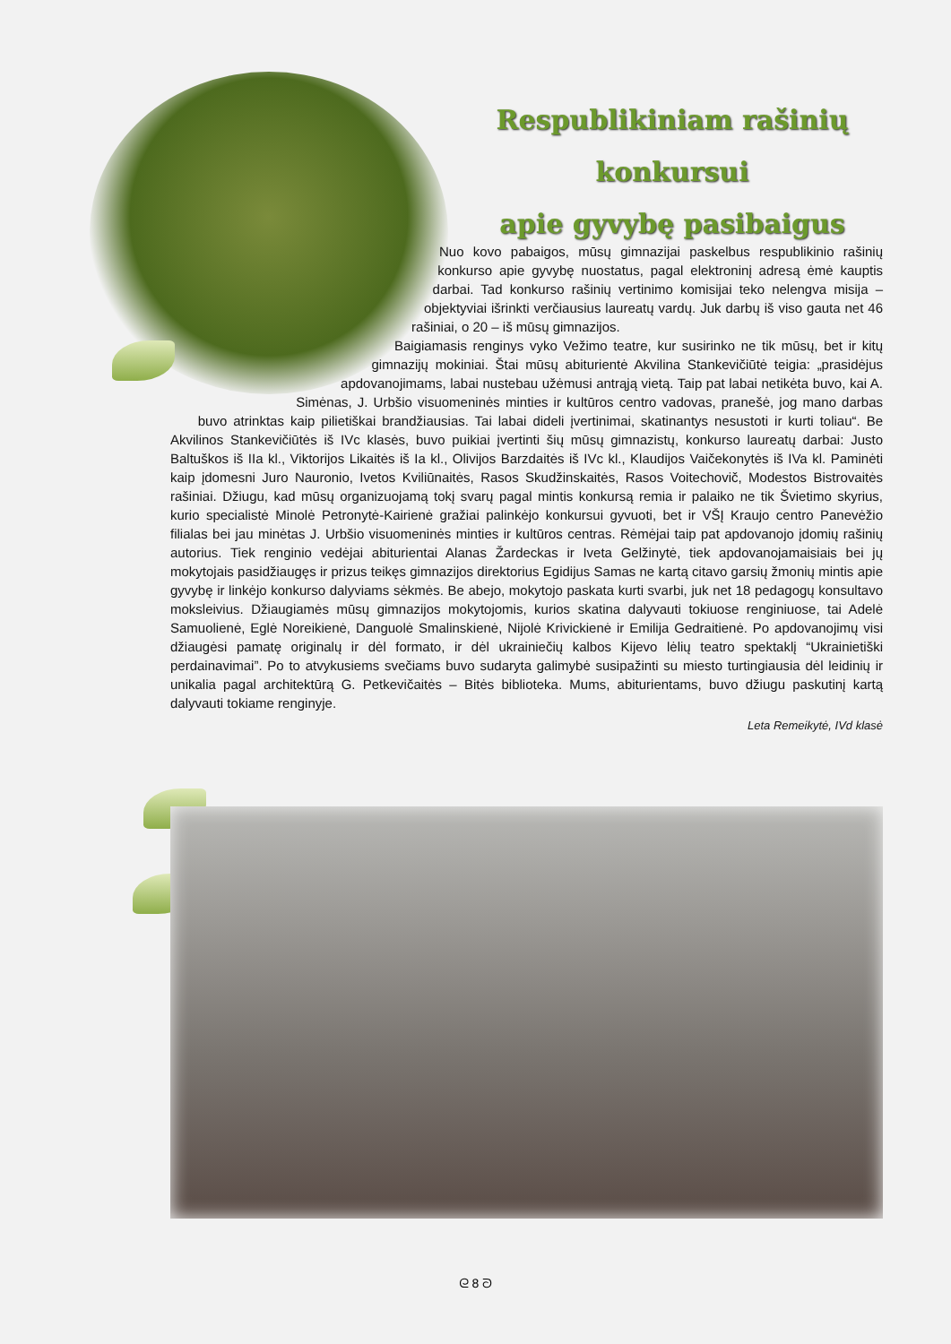Respublikiniam rašinių konkursui
apie gyvybę pasibaigus
Nuo kovo pabaigos, mūsų gimnazijai paskelbus respublikinio rašinių konkurso apie gyvybę nuostatus, pagal elektroninį adresą ėmė kauptis darbai. Tad konkurso rašinių vertinimo komisijai teko nelengva misija – objektyviai išrinkti verčiausius laureatų vardų. Juk darbų iš viso gauta net 46 rašiniai, o 20 – iš mūsų gimnazijos.
Baigiamasis renginys vyko Vežimo teatre, kur susirinko ne tik mūsų, bet ir kitų gimnazijų mokiniai. Štai mūsų abiturientė Akvilina Stankevičiūtė teigia: „prasidėjus apdovanojimams, labai nustebau užėmusi antrąją vietą. Taip pat labai netikėta buvo, kai A. Simėnas, J. Urbšio visuomeninės minties ir kultūros centro vadovas, pranešė, jog mano darbas buvo atrinktas kaip pilietiškai brandžiausias. Tai labai dideli įvertinimai, skatinantys nesustoti ir kurti toliau“. Be Akvilinos Stankevičiūtės iš IVc klasės, buvo puikiai įvertinti šių mūsų gimnazistų, konkurso laureatų darbai: Justo Baltuškos iš IIa kl., Viktorijos Likaitės iš Ia kl., Olivijos Barzdaitės iš IVc kl., Klaudijos Vaičekonytės iš IVa kl. Paminėti kaip įdomesni Juro Nauronio, Ivetos Kviliūnaitės, Rasos Skudžinskaitės, Rasos Voitechovič, Modestos Bistrovaitės rašiniai. Džiugu, kad mūsų organizuojamą tokį svarų pagal mintis konkursą remia ir palaiko ne tik Švietimo skyrius, kurio specialistė Minolė Petronytė-Kairienė gražiai palinkėjo konkursui gyvuoti, bet ir VŠĮ Kraujo centro Panevėžio filialas bei jau minėtas J. Urbšio visuomeninės minties ir kultūros centras. Rėmėjai taip pat apdovanojo įdomių rašinių autorius. Tiek renginio vedėjai abiturientai Alanas Žardeckas ir Iveta Gelžinytė, tiek apdovanojamaisiais bei jų mokytojais pasidžiaugęs ir prizus teikęs gimnazijos direktorius Egidijus Samas ne kartą citavo garsių žmonių mintis apie gyvybę ir linkėjo konkurso dalyviams sėkmės. Be abejo, mokytojo paskata kurti svarbi, juk net 18 pedagogų konsultavo moksleivius. Džiaugiamės mūsų gimnazijos mokytojomis, kurios skatina dalyvauti tokiuose renginiuose, tai Adelė Samuolienė, Eglė Noreikienė, Danguolė Smalinskienė, Nijolė Krivickienė ir Emilija Gedraitienė. Po apdovanojimų visi džiaugėsi pamatę originalų ir dėl formato, ir dėl ukrainiečių kalbos Kijevo lėlių teatro spektaklį “Ukrainietiški perdainavimai”. Po to atvykusiems svečiams buvo sudaryta galimybė susipažinti su miesto turtingiausia dėl leidinių ir unikalia pagal architektūrą G. Petkevičaitės – Bitės biblioteka. Mums, abiturientams, buvo džiugu paskutinį kartą dalyvauti tokiame renginyje.
Leta Remeikytė, IVd klasė
ᘓ 8 ᘐ